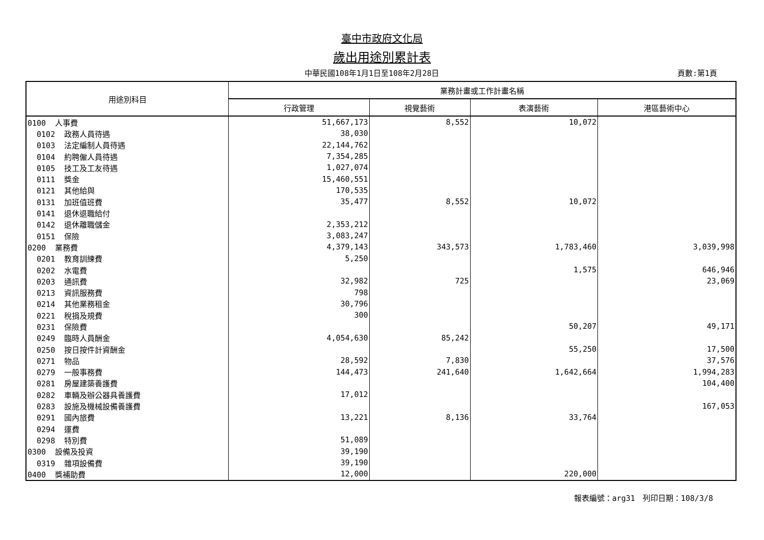臺中市政府文化局
歲出用途別累計表
中華民國108年1月1日至108年2月28日 頁數:第1頁
| 用途別科目 | 業務計畫或工作計畫名稱 | | | |
| --- | --- | --- | --- | --- |
| | 行政管理 | 視覺藝術 | 表演藝術 | 港區藝術中心 |
| 0100 人事費 | 51,667,173 | 8,552 | 10,072 | |
| 0102 政務人員待遇 | 38,030 | | | |
| 0103 法定編制人員待遇 | 22,144,762 | | | |
| 0104 約聘僱人員待遇 | 7,354,285 | | | |
| 0105 技工及工友待遇 | 1,027,074 | | | |
| 0111 獎金 | 15,460,551 | | | |
| 0121 其他給與 | 170,535 | | | |
| 0131 加班值班費 | 35,477 | 8,552 | 10,072 | |
| 0141 退休退職給付 | | | | |
| 0142 退休離職儲金 | 2,353,212 | | | |
| 0151 保險 | 3,083,247 | | | |
| 0200 業務費 | 4,379,143 | 343,573 | 1,783,460 | 3,039,998 |
| 0201 教育訓練費 | 5,250 | | | |
| 0202 水電費 | | | 1,575 | 646,946 |
| 0203 通訊費 | 32,982 | 725 | | 23,069 |
| 0213 資訊服務費 | 798 | | | |
| 0214 其他業務租金 | 30,796 | | | |
| 0221 稅捐及規費 | 300 | | | |
| 0231 保險費 | | | 50,207 | 49,171 |
| 0249 臨時人員酬金 | 4,054,630 | 85,242 | | |
| 0250 按日按件計資酬金 | | | 55,250 | 17,500 |
| 0271 物品 | 28,592 | 7,830 | | 37,576 |
| 0279 一般事務費 | 144,473 | 241,640 | 1,642,664 | 1,994,283 |
| 0281 房屋建築養護費 | | | | 104,400 |
| 0282 車輛及辦公器具養護費 | 17,012 | | | |
| 0283 設施及機械設備養護費 | | | | 167,053 |
| 0291 國內旅費 | 13,221 | 8,136 | 33,764 | |
| 0294 運費 | | | | |
| 0298 特別費 | 51,089 | | | |
| 0300 設備及投資 | 39,190 | | | |
| 0319 雜項設備費 | 39,190 | | | |
| 0400 獎補助費 | 12,000 | | 220,000 | |
報表編號：arg31　列印日期：108/3/8